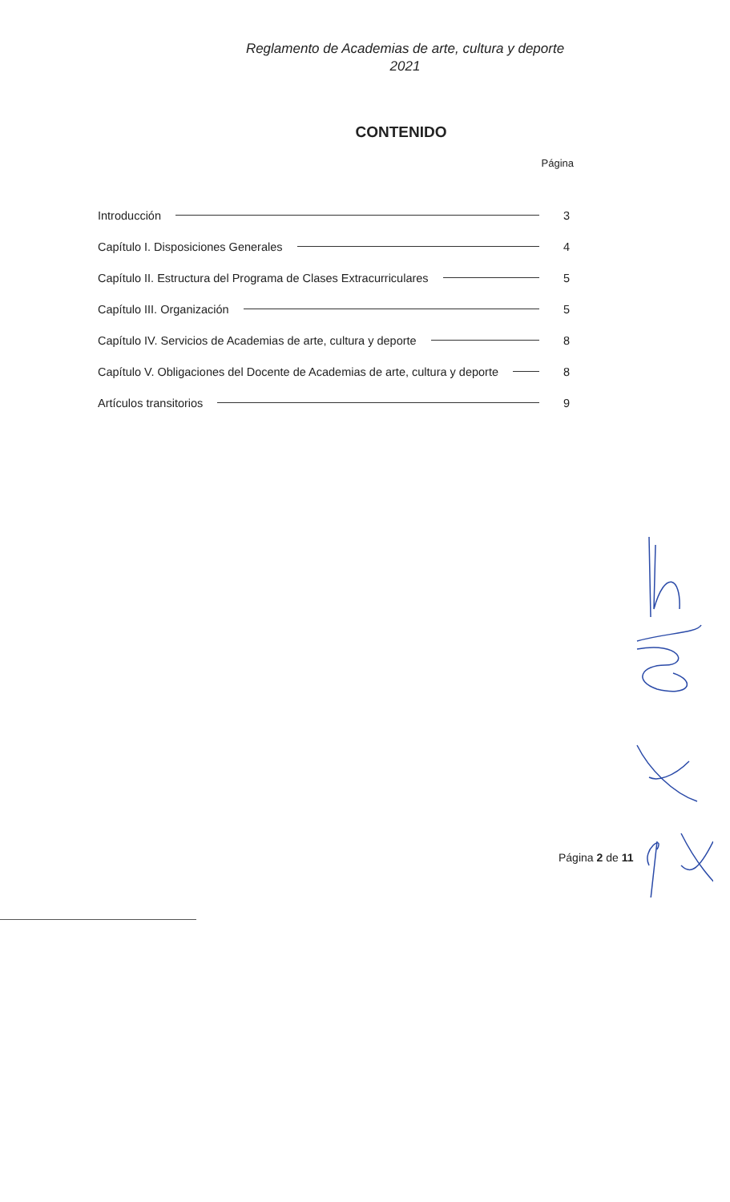Reglamento de Academias de arte, cultura y deporte
2021
CONTENIDO
Página
Introducción 3
Capítulo I. Disposiciones Generales 4
Capítulo II. Estructura del Programa de Clases Extracurriculares 5
Capítulo III. Organización 5
Capítulo IV. Servicios de Academias de arte, cultura y deporte 8
Capítulo V. Obligaciones del Docente de Academias de arte, cultura y deporte 8
Artículos transitorios 9
Página 2 de 11